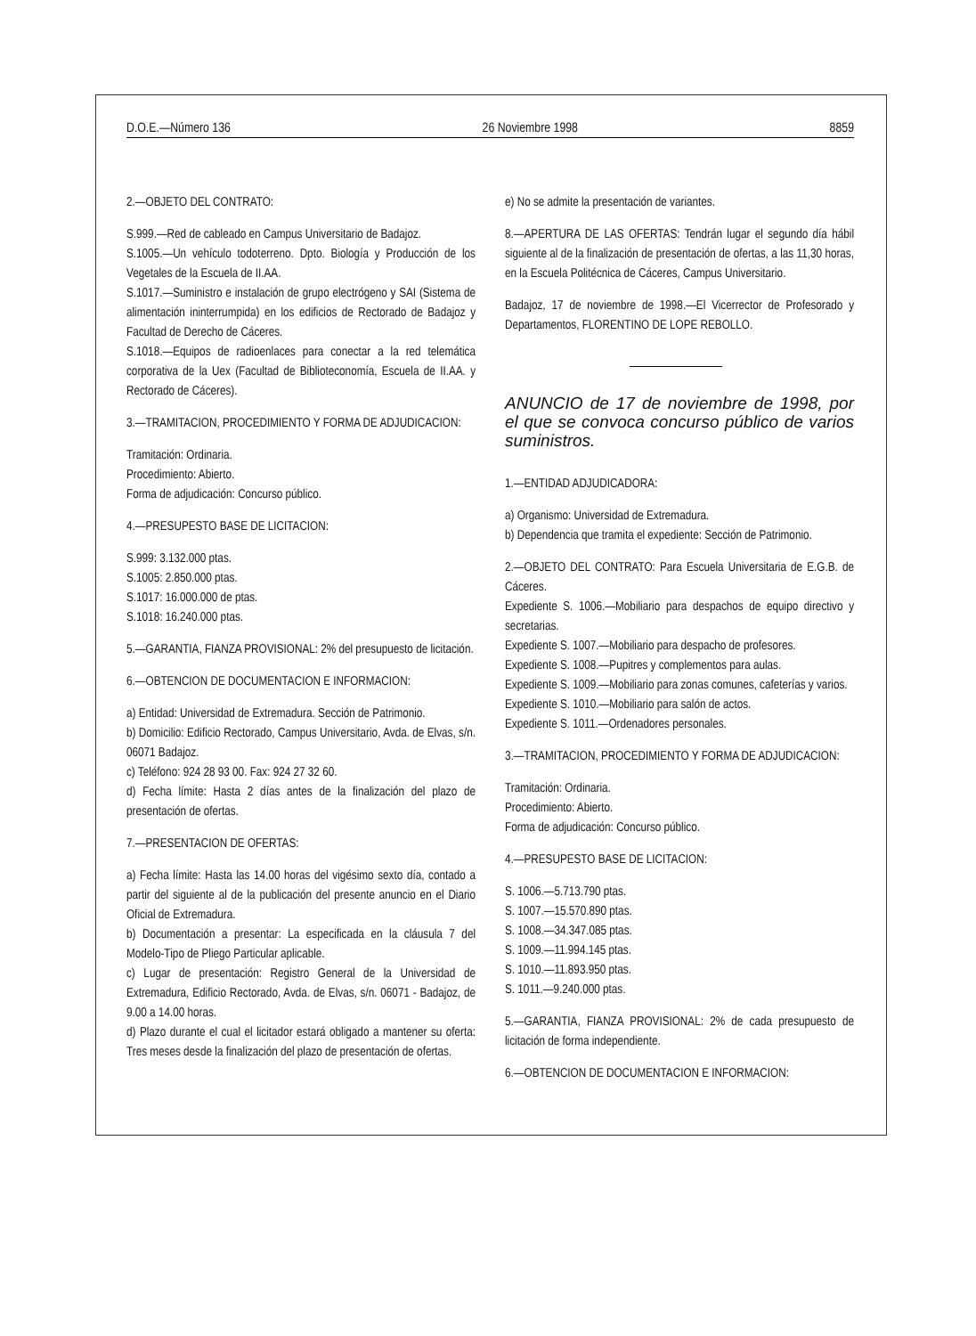D.O.E.—Número 136 26 Noviembre 1998 8859
2.—OBJETO DEL CONTRATO:
S.999.—Red de cableado en Campus Universitario de Badajoz.
S.1005.—Un vehículo todoterreno. Dpto. Biología y Producción de los Vegetales de la Escuela de II.AA.
S.1017.—Suministro e instalación de grupo electrógeno y SAI (Sistema de alimentación ininterrumpida) en los edificios de Rectorado de Badajoz y Facultad de Derecho de Cáceres.
S.1018.—Equipos de radioenlaces para conectar a la red telemática corporativa de la Uex (Facultad de Biblioteconomía, Escuela de II.AA. y Rectorado de Cáceres).
3.—TRAMITACION, PROCEDIMIENTO Y FORMA DE ADJUDICACION:
Tramitación: Ordinaria.
Procedimiento: Abierto.
Forma de adjudicación: Concurso público.
4.—PRESUPESTO BASE DE LICITACION:
S.999: 3.132.000 ptas.
S.1005: 2.850.000 ptas.
S.1017: 16.000.000 de ptas.
S.1018: 16.240.000 ptas.
5.—GARANTIA, FIANZA PROVISIONAL: 2% del presupuesto de licitación.
6.—OBTENCION DE DOCUMENTACION E INFORMACION:
a) Entidad: Universidad de Extremadura. Sección de Patrimonio.
b) Domicilio: Edificio Rectorado, Campus Universitario, Avda. de Elvas, s/n. 06071 Badajoz.
c) Teléfono: 924 28 93 00. Fax: 924 27 32 60.
d) Fecha límite: Hasta 2 días antes de la finalización del plazo de presentación de ofertas.
7.—PRESENTACION DE OFERTAS:
a) Fecha límite: Hasta las 14.00 horas del vigésimo sexto día, contado a partir del siguiente al de la publicación del presente anuncio en el Diario Oficial de Extremadura.
b) Documentación a presentar: La especificada en la cláusula 7 del Modelo-Tipo de Pliego Particular aplicable.
c) Lugar de presentación: Registro General de la Universidad de Extremadura, Edificio Rectorado, Avda. de Elvas, s/n. 06071 - Badajoz, de 9.00 a 14.00 horas.
d) Plazo durante el cual el licitador estará obligado a mantener su oferta: Tres meses desde la finalización del plazo de presentación de ofertas.
e) No se admite la presentación de variantes.
8.—APERTURA DE LAS OFERTAS: Tendrán lugar el segundo día hábil siguiente al de la finalización de presentación de ofertas, a las 11,30 horas, en la Escuela Politécnica de Cáceres, Campus Universitario.
Badajoz, 17 de noviembre de 1998.—El Vicerrector de Profesorado y Departamentos, FLORENTINO DE LOPE REBOLLO.
ANUNCIO de 17 de noviembre de 1998, por el que se convoca concurso público de varios suministros.
1.—ENTIDAD ADJUDICADORA:
a) Organismo: Universidad de Extremadura.
b) Dependencia que tramita el expediente: Sección de Patrimonio.
2.—OBJETO DEL CONTRATO: Para Escuela Universitaria de E.G.B. de Cáceres.
Expediente S. 1006.—Mobiliario para despachos de equipo directivo y secretarias.
Expediente S. 1007.—Mobiliario para despacho de profesores.
Expediente S. 1008.—Pupitres y complementos para aulas.
Expediente S. 1009.—Mobiliario para zonas comunes, cafeterías y varios.
Expediente S. 1010.—Mobiliario para salón de actos.
Expediente S. 1011.—Ordenadores personales.
3.—TRAMITACION, PROCEDIMIENTO Y FORMA DE ADJUDICACION:
Tramitación: Ordinaria.
Procedimiento: Abierto.
Forma de adjudicación: Concurso público.
4.—PRESUPESTO BASE DE LICITACION:
S. 1006.—5.713.790 ptas.
S. 1007.—15.570.890 ptas.
S. 1008.—34.347.085 ptas.
S. 1009.—11.994.145 ptas.
S. 1010.—11.893.950 ptas.
S. 1011.—9.240.000 ptas.
5.—GARANTIA, FIANZA PROVISIONAL: 2% de cada presupuesto de licitación de forma independiente.
6.—OBTENCION DE DOCUMENTACION E INFORMACION: